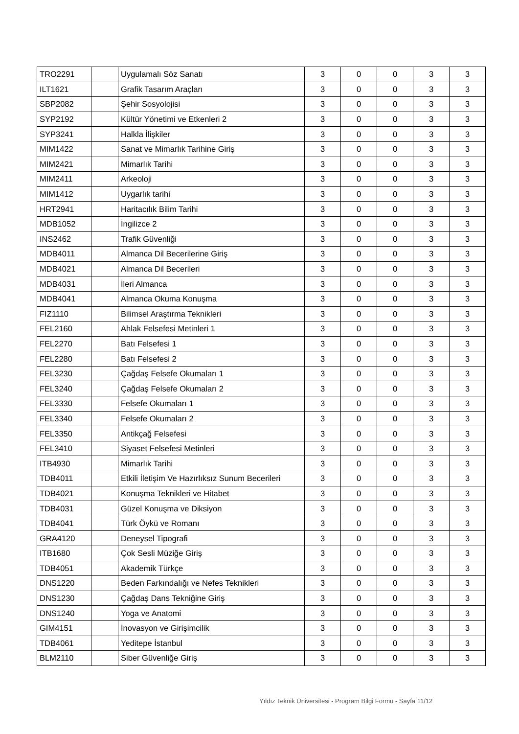| TRO2291 | | Uygulamalı Söz Sanatı | 3 | 0 | 0 | 3 | 3 |
| ILT1621 | | Grafik Tasarım Araçları | 3 | 0 | 0 | 3 | 3 |
| SBP2082 | | Şehir Sosyolojisi | 3 | 0 | 0 | 3 | 3 |
| SYP2192 | | Kültür Yönetimi ve Etkenleri 2 | 3 | 0 | 0 | 3 | 3 |
| SYP3241 | | Halkla İlişkiler | 3 | 0 | 0 | 3 | 3 |
| MIM1422 | | Sanat ve Mimarlık Tarihine Giriş | 3 | 0 | 0 | 3 | 3 |
| MIM2421 | | Mimarlık Tarihi | 3 | 0 | 0 | 3 | 3 |
| MIM2411 | | Arkeoloji | 3 | 0 | 0 | 3 | 3 |
| MIM1412 | | Uygarlık tarihi | 3 | 0 | 0 | 3 | 3 |
| HRT2941 | | Haritacılık Bilim Tarihi | 3 | 0 | 0 | 3 | 3 |
| MDB1052 | | İngilizce 2 | 3 | 0 | 0 | 3 | 3 |
| INS2462 | | Trafik Güvenliği | 3 | 0 | 0 | 3 | 3 |
| MDB4011 | | Almanca Dil Becerilerine Giriş | 3 | 0 | 0 | 3 | 3 |
| MDB4021 | | Almanca Dil Becerileri | 3 | 0 | 0 | 3 | 3 |
| MDB4031 | | İleri Almanca | 3 | 0 | 0 | 3 | 3 |
| MDB4041 | | Almanca Okuma Konuşma | 3 | 0 | 0 | 3 | 3 |
| FIZ1110 | | Bilimsel Araştırma Teknikleri | 3 | 0 | 0 | 3 | 3 |
| FEL2160 | | Ahlak Felsefesi Metinleri 1 | 3 | 0 | 0 | 3 | 3 |
| FEL2270 | | Batı Felsefesi 1 | 3 | 0 | 0 | 3 | 3 |
| FEL2280 | | Batı Felsefesi 2 | 3 | 0 | 0 | 3 | 3 |
| FEL3230 | | Çağdaş Felsefe Okumaları 1 | 3 | 0 | 0 | 3 | 3 |
| FEL3240 | | Çağdaş Felsefe Okumaları 2 | 3 | 0 | 0 | 3 | 3 |
| FEL3330 | | Felsefe Okumaları 1 | 3 | 0 | 0 | 3 | 3 |
| FEL3340 | | Felsefe Okumaları 2 | 3 | 0 | 0 | 3 | 3 |
| FEL3350 | | Antikçağ Felsefesi | 3 | 0 | 0 | 3 | 3 |
| FEL3410 | | Siyaset Felsefesi Metinleri | 3 | 0 | 0 | 3 | 3 |
| ITB4930 | | Mimarlık Tarihi | 3 | 0 | 0 | 3 | 3 |
| TDB4011 | | Etkili İletişim Ve Hazırlıksız Sunum Becerileri | 3 | 0 | 0 | 3 | 3 |
| TDB4021 | | Konuşma Teknikleri ve Hitabet | 3 | 0 | 0 | 3 | 3 |
| TDB4031 | | Güzel Konuşma ve Diksiyon | 3 | 0 | 0 | 3 | 3 |
| TDB4041 | | Türk Öykü ve Romanı | 3 | 0 | 0 | 3 | 3 |
| GRA4120 | | Deneysel Tipografi | 3 | 0 | 0 | 3 | 3 |
| ITB1680 | | Çok Sesli Müziğe Giriş | 3 | 0 | 0 | 3 | 3 |
| TDB4051 | | Akademik Türkçe | 3 | 0 | 0 | 3 | 3 |
| DNS1220 | | Beden Farkındalığı ve Nefes Teknikleri | 3 | 0 | 0 | 3 | 3 |
| DNS1230 | | Çağdaş Dans Tekniğine Giriş | 3 | 0 | 0 | 3 | 3 |
| DNS1240 | | Yoga ve Anatomi | 3 | 0 | 0 | 3 | 3 |
| GIM4151 | | İnovasyon ve Girişimcilik | 3 | 0 | 0 | 3 | 3 |
| TDB4061 | | Yeditepe İstanbul | 3 | 0 | 0 | 3 | 3 |
| BLM2110 | | Siber Güvenliğe Giriş | 3 | 0 | 0 | 3 | 3 |
Yıldız Teknik Üniversitesi - Program Bilgi Formu - Sayfa 11/12